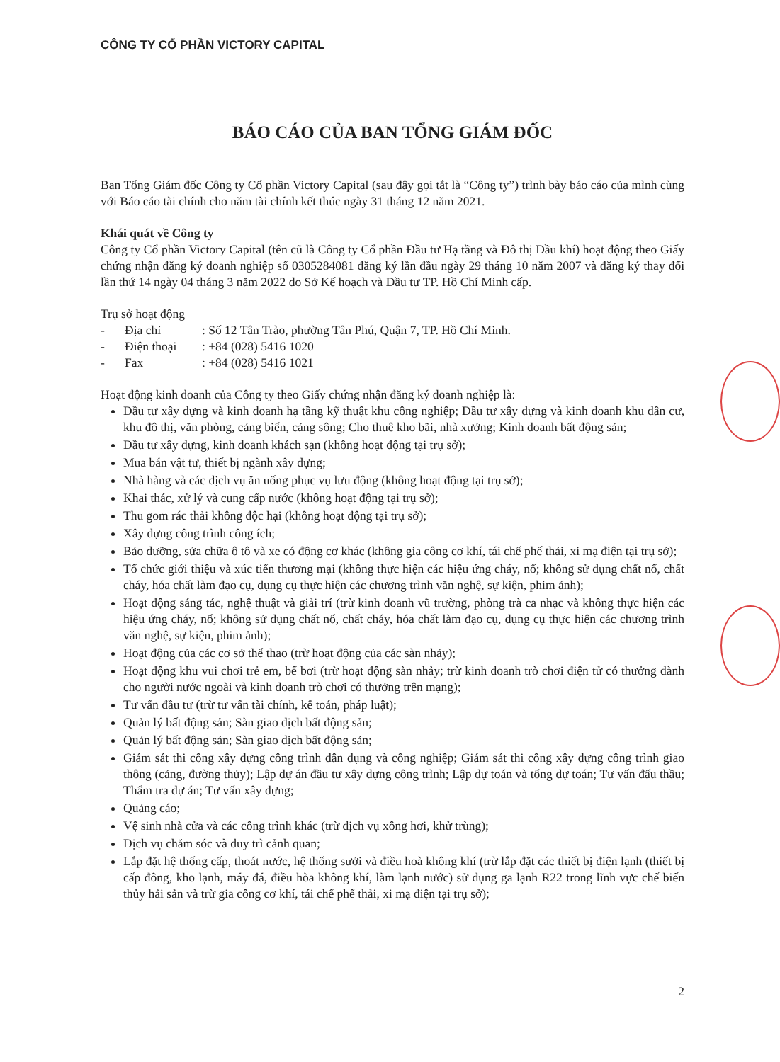CÔNG TY CỔ PHẦN VICTORY CAPITAL
BÁO CÁO CỦA BAN TỔNG GIÁM ĐỐC
Ban Tổng Giám đốc Công ty Cổ phần Victory Capital (sau đây gọi tắt là “Công ty”) trình bày báo cáo của mình cùng với Báo cáo tài chính cho năm tài chính kết thúc ngày 31 tháng 12 năm 2021.
Khái quát về Công ty
Công ty Cổ phần Victory Capital (tên cũ là Công ty Cổ phần Đầu tư Hạ tầng và Đô thị Dầu khí) hoạt động theo Giấy chứng nhận đăng ký doanh nghiệp số 0305284081 đăng ký lần đầu ngày 29 tháng 10 năm 2007 và đăng ký thay đổi lần thứ 14 ngày 04 tháng 3 năm 2022 do Sở Kế hoạch và Đầu tư TP. Hồ Chí Minh cấp.
Trụ sở hoạt động
| - | Địa chỉ | : Số 12 Tân Trào, phường Tân Phú, Quận 7, TP. Hồ Chí Minh. |
| - | Điện thoại | : +84 (028) 5416 1020 |
| - | Fax | : +84 (028) 5416 1021 |
Hoạt động kinh doanh của Công ty theo Giấy chứng nhận đăng ký doanh nghiệp là:
Đầu tư xây dựng và kinh doanh hạ tầng kỹ thuật khu công nghiệp; Đầu tư xây dựng và kinh doanh khu dân cư, khu đô thị, văn phòng, cảng biển, cảng sông; Cho thuê kho bãi, nhà xưởng; Kinh doanh bất động sản;
Đầu tư xây dựng, kinh doanh khách sạn (không hoạt động tại trụ sở);
Mua bán vật tư, thiết bị ngành xây dựng;
Nhà hàng và các dịch vụ ăn uống phục vụ lưu động (không hoạt động tại trụ sở);
Khai thác, xử lý và cung cấp nước (không hoạt động tại trụ sở);
Thu gom rác thải không độc hại (không hoạt động tại trụ sở);
Xây dựng công trình công ích;
Bảo dưỡng, sửa chữa ô tô và xe có động cơ khác (không gia công cơ khí, tái chế phế thải, xi mạ điện tại trụ sở);
Tổ chức giới thiệu và xúc tiến thương mại (không thực hiện các hiệu ứng cháy, nổ; không sử dụng chất nổ, chất cháy, hóa chất làm đạo cụ, dụng cụ thực hiện các chương trình văn nghệ, sự kiện, phim ảnh);
Hoạt động sáng tác, nghệ thuật và giải trí (trừ kinh doanh vũ trường, phòng trà ca nhạc và không thực hiện các hiệu ứng cháy, nổ; không sử dụng chất nổ, chất cháy, hóa chất làm đạo cụ, dụng cụ thực hiện các chương trình văn nghệ, sự kiện, phim ảnh);
Hoạt động của các cơ sở thể thao (trừ hoạt động của các sàn nhảy);
Hoạt động khu vui chơi trẻ em, bể bơi (trừ hoạt động sàn nhảy; trừ kinh doanh trò chơi điện tử có thưởng dành cho người nước ngoài và kinh doanh trò chơi có thưởng trên mạng);
Tư vấn đầu tư (trừ tư vấn tài chính, kế toán, pháp luật);
Quản lý bất động sản; Sàn giao dịch bất động sản;
Quản lý bất động sản; Sàn giao dịch bất động sản;
Giám sát thi công xây dựng công trình dân dụng và công nghiệp; Giám sát thi công xây dựng công trình giao thông (cảng, đường thủy); Lập dự án đầu tư xây dựng công trình; Lập dự toán và tổng dự toán; Tư vấn đấu thầu; Thẩm tra dự án; Tư vấn xây dựng;
Quảng cáo;
Vệ sinh nhà cửa và các công trình khác (trừ dịch vụ xông hơi, khử trùng);
Dịch vụ chăm sóc và duy trì cảnh quan;
Lắp đặt hệ thống cấp, thoát nước, hệ thống sưởi và điều hoà không khí (trừ lắp đặt các thiết bị điện lạnh (thiết bị cấp đông, kho lạnh, máy đá, điều hòa không khí, làm lạnh nước) sử dụng ga lạnh R22 trong lĩnh vực chế biến thủy hải sản và trừ gia công cơ khí, tái chế phế thải, xi mạ điện tại trụ sở);
2